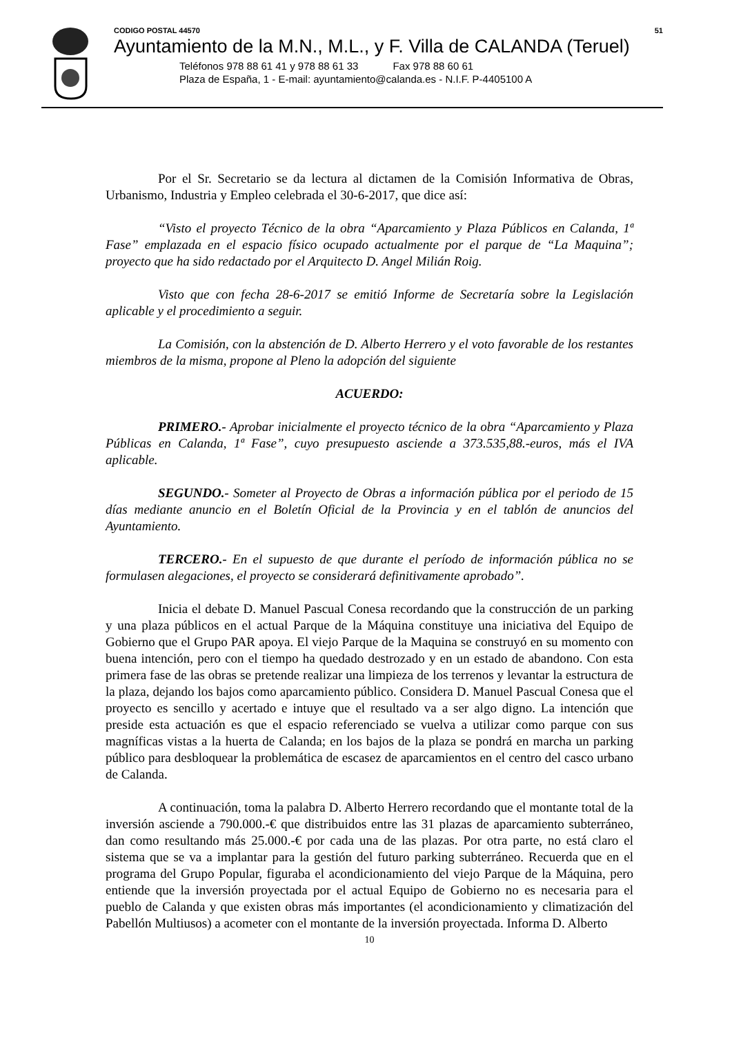CODIGO POSTAL 44570 51
Ayuntamiento de la M.N., M.L., y F. Villa de CALANDA (Teruel)
Teléfonos 978 88 61 41 y 978 88 61 33 Fax 978 88 60 61
Plaza de España, 1 - E-mail: ayuntamiento@calanda.es - N.I.F. P-4405100 A
Por el Sr. Secretario se da lectura al dictamen de la Comisión Informativa de Obras, Urbanismo, Industria y Empleo celebrada el 30-6-2017, que dice así:
“Visto el proyecto Técnico de la obra “Aparcamiento y Plaza Públicos en Calanda, 1ª Fase” emplazada en el espacio físico ocupado actualmente por el parque de “La Maquina”; proyecto que ha sido redactado por el Arquitecto D. Angel Milián Roig.
Visto que con fecha 28-6-2017 se emitió Informe de Secretaría sobre la Legislación aplicable y el procedimiento a seguir.
La Comisión, con la abstención de D. Alberto Herrero y el voto favorable de los restantes miembros de la misma, propone al Pleno la adopción del siguiente
ACUERDO:
PRIMERO.- Aprobar inicialmente el proyecto técnico de la obra “Aparcamiento y Plaza Públicas en Calanda, 1ª Fase”, cuyo presupuesto asciende a 373.535,88.-euros, más el IVA aplicable.
SEGUNDO.- Someter al Proyecto de Obras a información pública por el periodo de 15 días mediante anuncio en el Boletín Oficial de la Provincia y en el tablón de anuncios del Ayuntamiento.
TERCERO.- En el supuesto de que durante el período de información pública no se formulasen alegaciones, el proyecto se considerará definitivamente aprobado”.
Inicia el debate D. Manuel Pascual Conesa recordando que la construcción de un parking y una plaza públicos en el actual Parque de la Máquina constituye una iniciativa del Equipo de Gobierno que el Grupo PAR apoya. El viejo Parque de la Maquina se construyó en su momento con buena intención, pero con el tiempo ha quedado destrozado y en un estado de abandono. Con esta primera fase de las obras se pretende realizar una limpieza de los terrenos y levantar la estructura de la plaza, dejando los bajos como aparcamiento público. Considera D. Manuel Pascual Conesa que el proyecto es sencillo y acertado e intuye que el resultado va a ser algo digno. La intención que preside esta actuación es que el espacio referenciado se vuelva a utilizar como parque con sus magníficas vistas a la huerta de Calanda; en los bajos de la plaza se pondrá en marcha un parking público para desbloquear la problemática de escasez de aparcamientos en el centro del casco urbano de Calanda.
A continuación, toma la palabra D. Alberto Herrero recordando que el montante total de la inversión asciende a 790.000.-€ que distribuidos entre las 31 plazas de aparcamiento subterráneo, dan como resultando más 25.000.-€ por cada una de las plazas. Por otra parte, no está claro el sistema que se va a implantar para la gestión del futuro parking subterráneo. Recuerda que en el programa del Grupo Popular, figuraba el acondicionamiento del viejo Parque de la Máquina, pero entiende que la inversión proyectada por el actual Equipo de Gobierno no es necesaria para el pueblo de Calanda y que existen obras más importantes (el acondicionamiento y climatización del Pabellón Multiusos) a acometer con el montante de la inversión proyectada. Informa D. Alberto
10